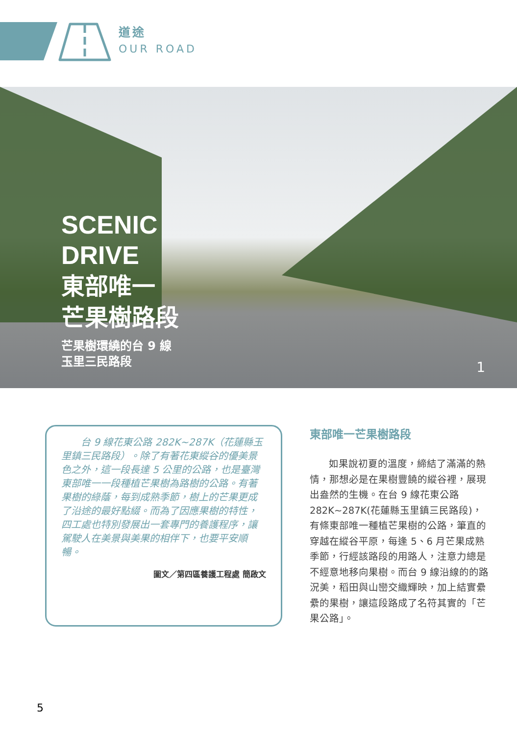道途
OUR ROAD
SCENIC
DRIVE
東部唯一
芒果樹路段
芒果樹環繞的台 9 線
玉里三民路段
1
　　台 9 線花東公路 282K~287K（花蓮縣玉里鎮三民路段）。除了有著花東縱谷的優美景色之外，這一段長達 5 公里的公路，也是臺灣東部唯一一段種植芒果樹為路樹的公路。有著果樹的綠蔭，每到成熟季節，樹上的芒果更成了沿途的最好點綴。而為了因應果樹的特性，四工處也特別發展出一套專門的養護程序，讓駕駛人在美景與美果的相伴下，也要平安順暢。
圖文／第四區養護工程處 簡啟文
東部唯一芒果樹路段
如果說初夏的溫度，締結了滿滿的熱情，那想必是在果樹豐饒的縱谷裡，展現出盎然的生機。在台 9 線花東公路282K~287K(花蓮縣玉里鎮三民路段)，有條東部唯一種植芒果樹的公路，筆直的穿越在縱谷平原，每逢 5、6 月芒果成熟季節，行經該路段的用路人，注意力總是不經意地移向果樹。而台 9 線沿線的的路況美，稻田與山巒交織輝映，加上結實纍纍的果樹，讓這段路成了名符其實的「芒果公路」。
5